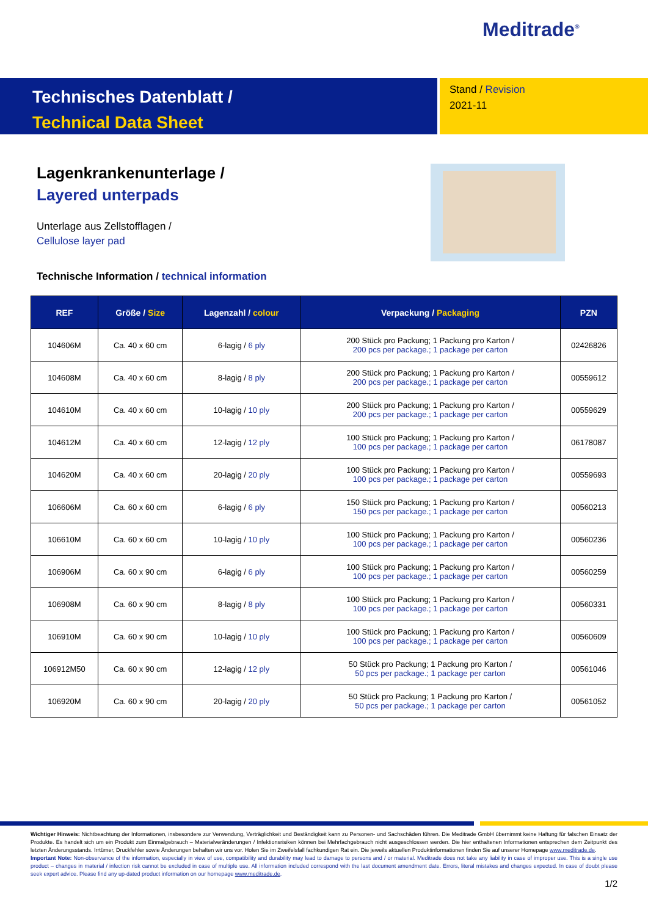Meditrade<sup>®</sup>
Technisches Datenblatt /
Technical Data Sheet
Stand / Revision
2021-11
Lagenkrankenunterlage /
Layered unterpads
Unterlage aus Zellstofflagen /
Cellulose layer pad
Technische Information / technical information
| REF | Größe / Size | Lagenzahl / colour | Verpackung / Packaging | PZN |
| --- | --- | --- | --- | --- |
| 104606M | Ca. 40 x 60 cm | 6-lagig / 6 ply | 200 Stück pro Packung; 1 Packung pro Karton / 200 pcs per package.; 1 package per carton | 02426826 |
| 104608M | Ca. 40 x 60 cm | 8-lagig / 8 ply | 200 Stück pro Packung; 1 Packung pro Karton / 200 pcs per package.; 1 package per carton | 00559612 |
| 104610M | Ca. 40 x 60 cm | 10-lagig / 10 ply | 200 Stück pro Packung; 1 Packung pro Karton / 200 pcs per package.; 1 package per carton | 00559629 |
| 104612M | Ca. 40 x 60 cm | 12-lagig / 12 ply | 100 Stück pro Packung; 1 Packung pro Karton / 100 pcs per package.; 1 package per carton | 06178087 |
| 104620M | Ca. 40 x 60 cm | 20-lagig / 20 ply | 100 Stück pro Packung; 1 Packung pro Karton / 100 pcs per package.; 1 package per carton | 00559693 |
| 106606M | Ca. 60 x 60 cm | 6-lagig / 6 ply | 150 Stück pro Packung; 1 Packung pro Karton / 150 pcs per package.; 1 package per carton | 00560213 |
| 106610M | Ca. 60 x 60 cm | 10-lagig / 10 ply | 100 Stück pro Packung; 1 Packung pro Karton / 100 pcs per package.; 1 package per carton | 00560236 |
| 106906M | Ca. 60 x 90 cm | 6-lagig / 6 ply | 100 Stück pro Packung; 1 Packung pro Karton / 100 pcs per package.; 1 package per carton | 00560259 |
| 106908M | Ca. 60 x 90 cm | 8-lagig / 8 ply | 100 Stück pro Packung; 1 Packung pro Karton / 100 pcs per package.; 1 package per carton | 00560331 |
| 106910M | Ca. 60 x 90 cm | 10-lagig / 10 ply | 100 Stück pro Packung; 1 Packung pro Karton / 100 pcs per package.; 1 package per carton | 00560609 |
| 106912M50 | Ca. 60 x 90 cm | 12-lagig / 12 ply | 50 Stück pro Packung; 1 Packung pro Karton / 50 pcs per package.; 1 package per carton | 00561046 |
| 106920M | Ca. 60 x 90 cm | 20-lagig / 20 ply | 50 Stück pro Packung; 1 Packung pro Karton / 50 pcs per package.; 1 package per carton | 00561052 |
Wichtiger Hinweis: Nichtbeachtung der Informationen, insbesondere zur Verwendung, Verträglichkeit und Beständigkeit kann zu Personen- und Sachschäden führen. Die Meditrade GmbH übernimmt keine Haftung für falschen Einsatz der Produkte. Es handelt sich um ein Produkt zum Einmalgebrauch – Materialveränderungen / Infektionsrisiken können bei Mehrfachgebrauch nicht ausgeschlossen werden. Die hier enthaltenen Informationen entsprechen dem Zeitpunkt des letzten Änderungsstands. Irrtümer, Druckfehler sowie Änderungen behalten wir uns vor. Holen Sie im Zweifelsfall fachkundigen Rat ein. Die jeweils aktuellen Produktinformationen finden Sie auf unserer Homepage www.meditrade.de.
Important Note: Non-observance of the information, especially in view of use, compatibility and durability may lead to damage to persons and / or material. Meditrade does not take any liability in case of improper use. This is a single use product – changes in material / infection risk cannot be excluded in case of multiple use. All information included correspond with the last document amendment date. Errors, literal mistakes and changes expected. In case of doubt please seek expert advice. Please find any up-dated product information on our homepage www.meditrade.de.
1/2